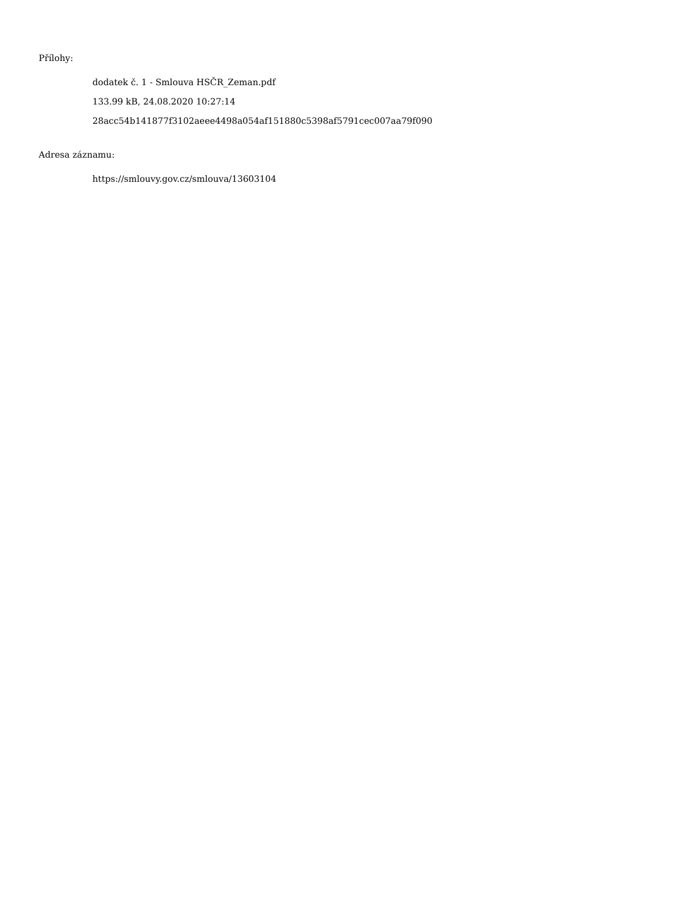Přílohy:
dodatek č. 1 - Smlouva HSČR_Zeman.pdf
133.99 kB, 24.08.2020 10:27:14
28acc54b141877f3102aeee4498a054af151880c5398af5791cec007aa79f090
Adresa záznamu:
https://smlouvy.gov.cz/smlouva/13603104